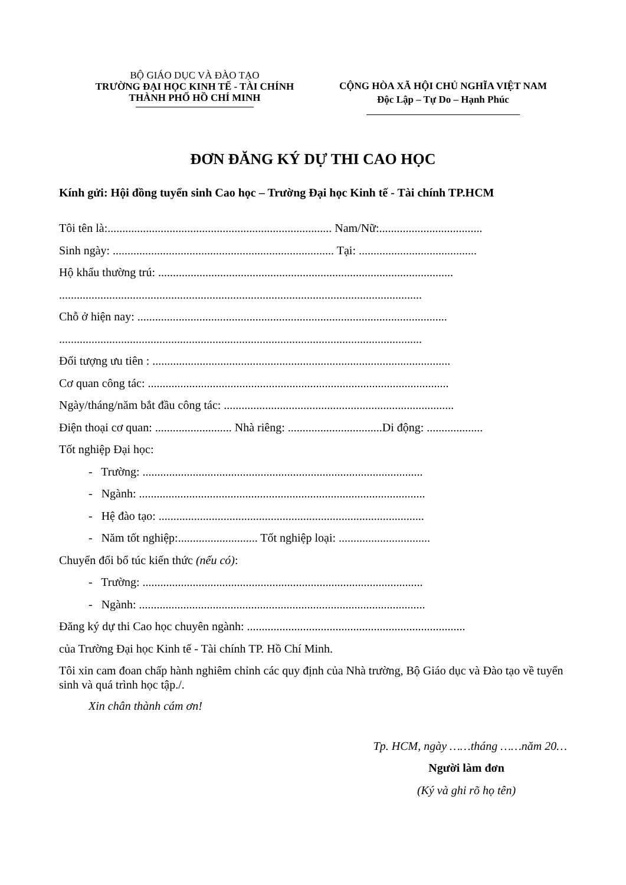BỘ GIÁO DỤC VÀ ĐÀO TẠO
TRƯỜNG ĐẠI HỌC KINH TẾ - TÀI CHÍNH
THÀNH PHỐ HỒ CHÍ MINH
CỘNG HÒA XÃ HỘI CHỦ NGHĨA VIỆT NAM
Độc Lập – Tự Do – Hạnh Phúc
ĐƠN ĐĂNG KÝ DỰ THI CAO HỌC
Kính gửi: Hội đồng tuyển sinh Cao học – Trường Đại học Kinh tế - Tài chính TP.HCM
Tôi tên là:............................................................................ Nam/Nữ:...................................
Sinh ngày: ........................................................................... Tại: ........................................
Hộ khẩu thường trú: ....................................................................................................
...........................................................................................................................
Chỗ ở hiện nay: .........................................................................................................
...........................................................................................................................
Đối tượng ưu tiên : .....................................................................................................
Cơ quan công tác: ......................................................................................................
Ngày/tháng/năm bắt đầu công tác: ..............................................................................
Điện thoại cơ quan: .......................... Nhà riêng: ................................Di động: ...................
Tốt nghiệp Đại học:
- Trường: ...............................................................................................
- Ngành: .................................................................................................
- Hệ đào tạo: ..........................................................................................
- Năm tốt nghiệp:........................... Tốt nghiệp loại: ...............................
Chuyển đổi bổ túc kiến thức (nếu có):
- Trường: ...............................................................................................
- Ngành: .................................................................................................
Đăng ký dự thi Cao học chuyên ngành: ..........................................................................
của Trường Đại học Kinh tế - Tài chính TP. Hồ Chí Minh.
Tôi xin cam đoan chấp hành nghiêm chỉnh các quy định của Nhà trường, Bộ Giáo dục và Đào tạo về tuyển sinh và quá trình học tập./.
Xin chân thành cám ơn!
Tp. HCM, ngày ……tháng ……năm 20…
Người làm đơn
(Ký và ghi rõ họ tên)